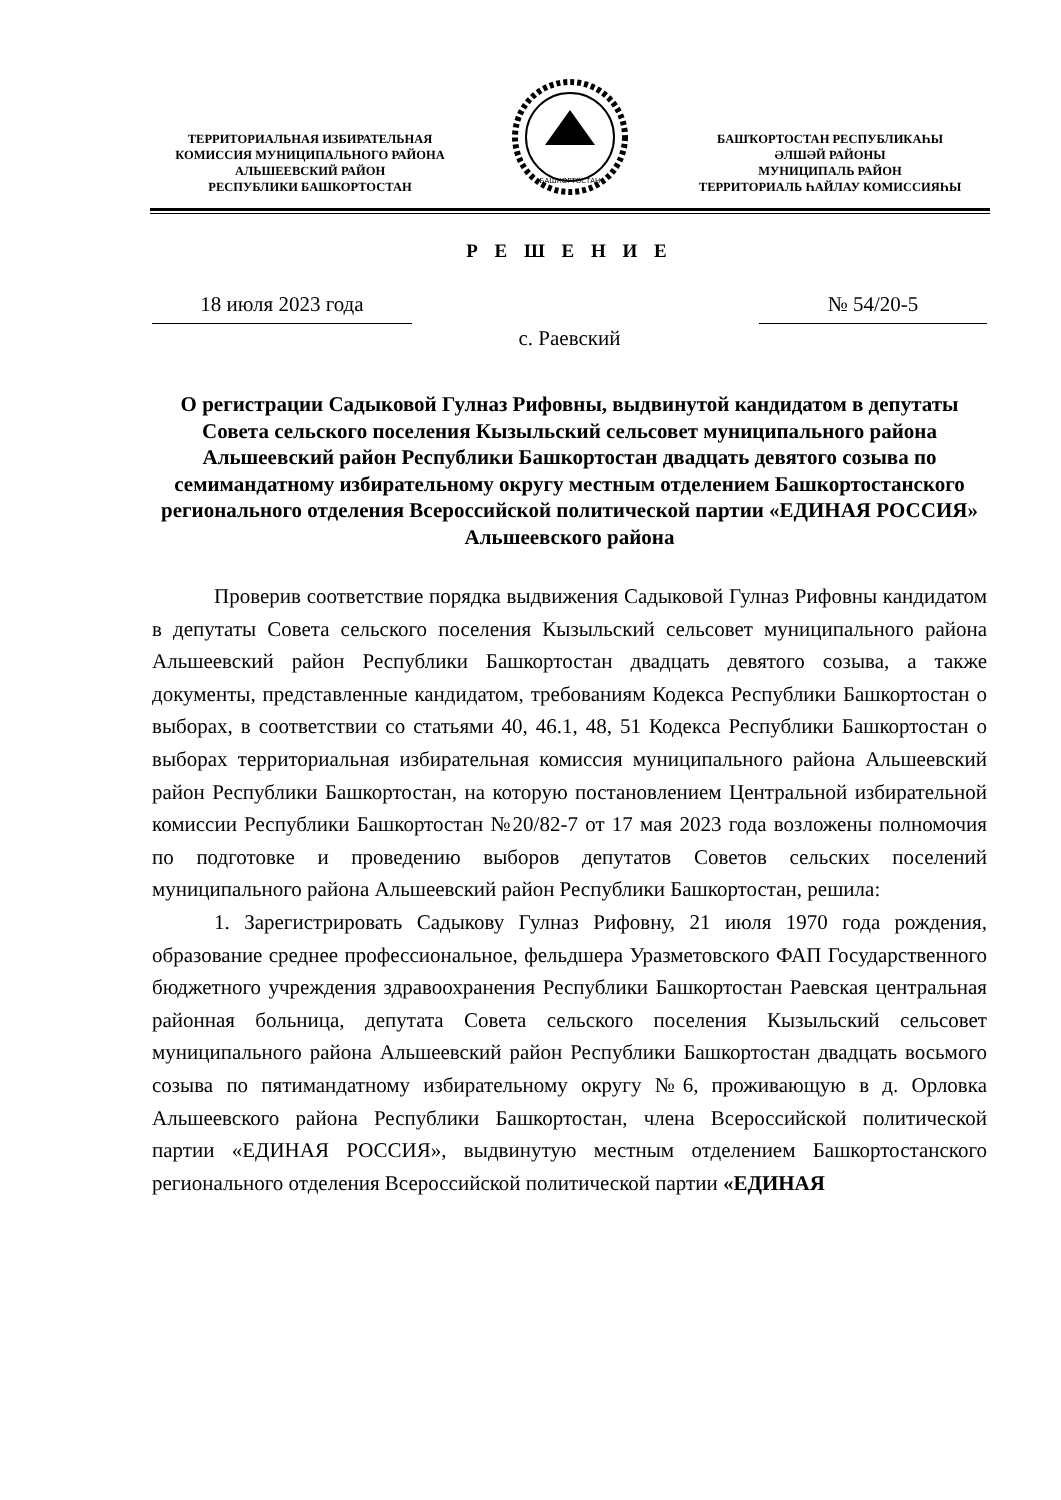ТЕРРИТОРИАЛЬНАЯ ИЗБИРАТЕЛЬНАЯ
КОМИССИЯ МУНИЦИПАЛЬНОГО РАЙОНА
АЛЬШЕЕВСКИЙ РАЙОН
РЕСПУБЛИКИ БАШКОРТОСТАН
БАШКОРТОСТАН
БАШҠОРТОСТАН РЕСПУБЛИКАҺЫ
ӘЛШӘЙ РАЙОНЫ
МУНИЦИПАЛЬ РАЙОН
ТЕРРИТОРИАЛЬ ҺАЙЛАУ КОМИССИЯҺЫ
Р Е Ш Е Н И Е
18 июля 2023 года № 54/20-5
с. Раевский
О регистрации Садыковой Гулназ Рифовны, выдвинутой кандидатом в депутаты Совета сельского поселения Кызыльский сельсовет муниципального района Альшеевский район Республики Башкортостан двадцать девятого созыва по семимандатному избирательному округу местным отделением Башкортостанского регионального отделения Всероссийской политической партии «ЕДИНАЯ РОССИЯ» Альшеевского района
Проверив соответствие порядка выдвижения Садыковой Гулназ Рифовны кандидатом в депутаты Совета сельского поселения Кызыльский сельсовет муниципального района Альшеевский район Республики Башкортостан двадцать девятого созыва, а также документы, представленные кандидатом, требованиям Кодекса Республики Башкортостан о выборах, в соответствии со статьями 40, 46.1, 48, 51 Кодекса Республики Башкортостан о выборах территориальная избирательная комиссия муниципального района Альшеевский район Республики Башкортостан, на которую постановлением Центральной избирательной комиссии Республики Башкортостан №20/82-7 от 17 мая 2023 года возложены полномочия по подготовке и проведению выборов депутатов Советов сельских поселений муниципального района Альшеевский район Республики Башкортостан, решила:
1. Зарегистрировать Садыкову Гулназ Рифовну, 21 июля 1970 года рождения, образование среднее профессиональное, фельдшера Уразметовского ФАП Государственного бюджетного учреждения здравоохранения Республики Башкортостан Раевская центральная районная больница, депутата Совета сельского поселения Кызыльский сельсовет муниципального района Альшеевский район Республики Башкортостан двадцать восьмого созыва по пятимандатному избирательному округу №6, проживающую в д. Орловка Альшеевского района Республики Башкортостан, члена Всероссийской политической партии «ЕДИНАЯ РОССИЯ», выдвинутую местным отделением Башкортостанского регионального отделения Всероссийской политической партии «ЕДИНАЯ